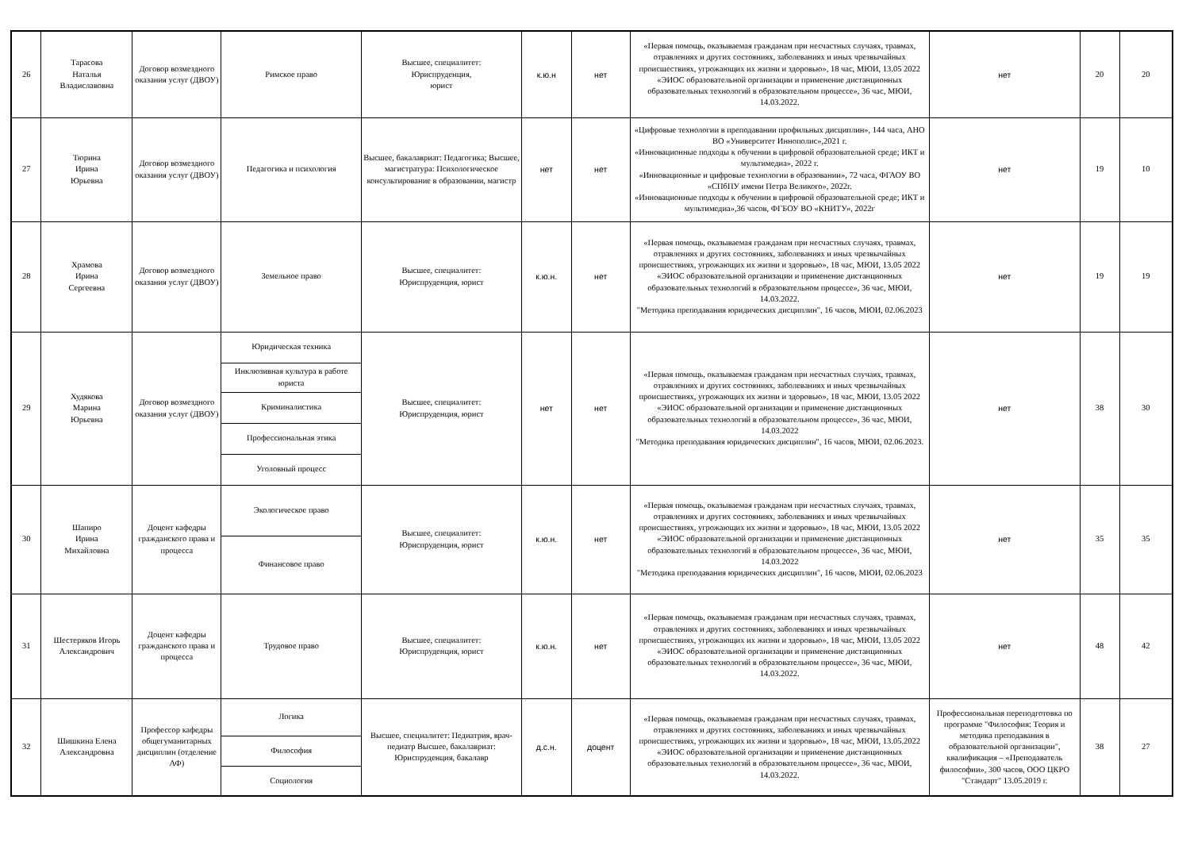| 26 | Тарасова Наталья Владиславовна | Договор возмездного оказания услуг (ДВОУ) | Римское право | Высшее, специалитет: Юриспруденция, юрист | к.ю.н | нет | «Первая помощь, оказываемая гражданам при несчастных случаях, травмах, отравлениях и других состояниях, заболеваниях и иных чрезвычайных происшествиях, угрожающих их жизни и здоровью», 18 час, МЮИ, 13.05 2022 «ЭИОС образовательной организации и применение дистанционных образовательных технологий в образовательном процессе», 36 час, МЮИ, 14.03.2022. | нет | 20 | 20 |
| 27 | Тюрина Ирина Юрьевна | Договор возмездного оказания услуг (ДВОУ) | Педагогика и психология | Высшее, бакалавриат: Педагогика; Высшее, магистратура: Психологическое консультирование в образовании, магистр | нет | нет | «Цифровые технологии в преподавании профильных дисциплин», 144 часа, АНО ВО «Университет Иннополис»,2021 г. «Инновационные подходы к обучении в цифровой образовательной среде; ИКТ и мультимедиа», 2022 г. «Инновационные и цифровые технологии в образовании», 72 часа, ФГАОУ ВО «СПбПУ имени Петра Великого», 2022г. «Инновационные подходы к обучении в цифровой образовательной среде; ИКТ и мультимедиа»,36 часов, ФГБОУ ВО «КНИТУ», 2022г | нет | 19 | 10 |
| 28 | Храмова Ирина Сергеевна | Договор возмездного оказания услуг (ДВОУ) | Земельное право | Высшее, специалитет: Юриспруденция, юрист | к.ю.н. | нет | «Первая помощь, оказываемая гражданам при несчастных случаях, травмах, отравлениях и других состояниях, заболеваниях и иных чрезвычайных происшествиях, угрожающих их жизни и здоровью», 18 час, МЮИ, 13.05 2022 «ЭИОС образовательной организации и применение дистанционных образовательных технологий в образовательном процессе», 36 час, МЮИ, 14.03.2022. "Методика преподавания юридических дисциплин", 16 часов, МЮИ, 02.06.2023 | нет | 19 | 19 |
| 29 | Худякова Марина Юрьевна | Договор возмездного оказания услуг (ДВОУ) | Юридическая техника | Высшее, специалитет: Юриспруденция, юрист | нет | нет | «Первая помощь, оказываемая гражданам при несчастных случаях, травмах, отравлениях и других состояниях, заболеваниях и иных чрезвычайных происшествиях, угрожающих их жизни и здоровью», 18 час, МЮИ, 13.05 2022 «ЭИОС образовательной организации и применение дистанционных образовательных технологий в образовательном процессе», 36 час, МЮИ, 14.03.2022 "Методика преподавания юридических дисциплин", 16 часов, МЮИ, 02.06.2023. | нет | 38 | 30 |
| | | | Инклюзивная культура в работе юриста | | | | | | | |
| | | | Криминалистика | | | | | | | |
| | | | Профессиональная этика | | | | | | | |
| | | | Уголовный процесс | | | | | | | |
| 30 | Шапиро Ирина Михайловна | Доцент кафедры гражданского права и процесса | Экологическое право | Высшее, специалитет: Юриспруденция, юрист | к.ю.н. | нет | «Первая помощь, оказываемая гражданам при несчастных случаях, травмах, отравлениях и других состояниях, заболеваниях и иных чрезвычайных происшествиях, угрожающих их жизни и здоровью», 18 час, МЮИ, 13.05 2022 «ЭИОС образовательной организации и применение дистанционных образовательных технологий в образовательном процессе», 36 час, МЮИ, 14.03.2022 "Методика преподавания юридических дисциплин", 16 часов, МЮИ, 02.06.2023 | нет | 35 | 35 |
| | | | Финансовое право | | | | | | | |
| 31 | Шестеряков Игорь Александрович | Доцент кафедры гражданского права и процесса | Трудовое право | Высшее, специалитет: Юриспруденция, юрист | к.ю.н. | нет | «Первая помощь, оказываемая гражданам при несчастных случаях, травмах, отравлениях и других состояниях, заболеваниях и иных чрезвычайных происшествиях, угрожающих их жизни и здоровью», 18 час, МЮИ, 13.05 2022 «ЭИОС образовательной организации и применение дистанционных образовательных технологий в образовательном процессе», 36 час, МЮИ, 14.03.2022. | нет | 48 | 42 |
| 32 | Шишкина Елена Александровна | Профессор кафедры общегуманитарных дисциплин (отделение АФ) | Логика | Высшее, специалитет: Педиатрия, врач-педиатр Высшее, бакалавриат: Юриспруденция, бакалавр | д.с.н. | доцент | «Первая помощь, оказываемая гражданам при несчастных случаях, травмах, отравлениях и других состояниях, заболеваниях и иных чрезвычайных происшествиях, угрожающих их жизни и здоровью», 18 час, МЮИ, 13.05.2022 «ЭИОС образовательной организации и применение дистанционных образовательных технологий в образовательном процессе», 36 час, МЮИ, 14.03.2022. | Профессиональная переподготовка по программе "Философия: Теория и методика преподавания в образовательной организации", квалификация – «Преподаватель философии», 300 часов, ООО ЦКРО "Стандарт" 13.05.2019 г. | 38 | 27 |
| | | | Философия | | | | | | | |
| | | | Социология | | | | | | | |